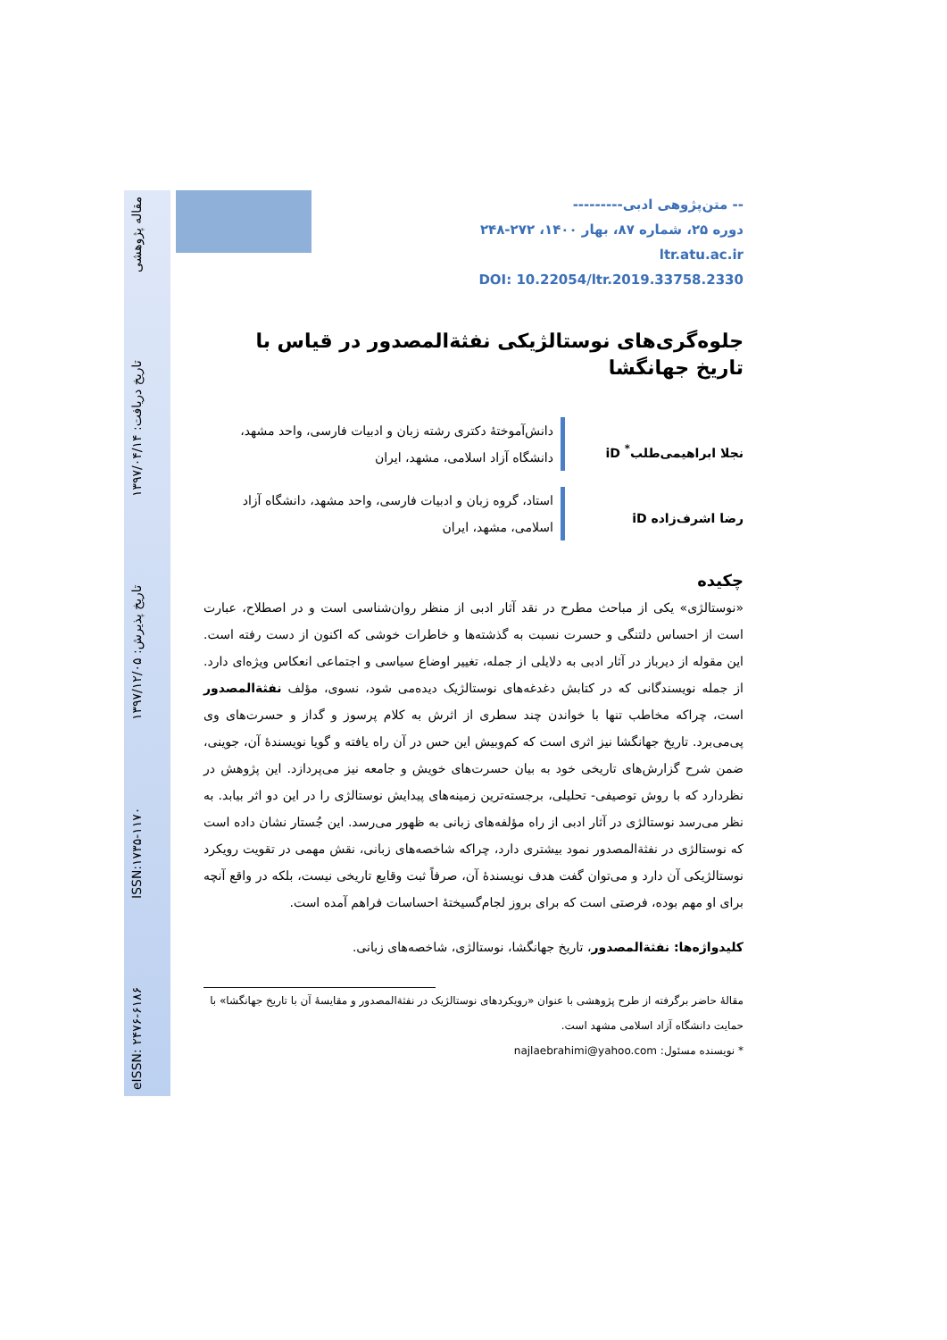مقاله پژوهشی تاریخ دریافت: ۱۳۹۷/۰۴/۱۴ تاریخ پذیرش: ۱۳۹۷/۱۲/۰۵ ISSN:۱۷۳۵-۱۱۷۰ eISSN: ۲۴۷۶-۶۱۸۶
-- متن‌پژوهی ادبی---------
دوره ۲۵، شماره ۸۷، بهار ۱۴۰۰، ۲۷۲-۲۴۸
ltr.atu.ac.ir
DOI: 10.22054/ltr.2019.33758.2330
جلوه‌گری‌های نوستالژیکی نفثةالمصدور در قیاس با تاریخ جهانگشا
نجلا ابراهیمی‌طلب<sup>*</sup> iD
دانش‌آموختهٔ دکتری رشته زبان و ادبیات فارسی، واحد مشهد، دانشگاه آزاد اسلامی، مشهد، ایران
رضا اشرف‌زاده iD
استاد، گروه زبان و ادبیات فارسی، واحد مشهد، دانشگاه آزاد اسلامی، مشهد، ایران
چکیده
«نوستالژی» یکی از مباحث مطرح در نقد آثار ادبی از منظر روان‌شناسی است و در اصطلاح، عبارت است از احساس دلتنگی و حسرت نسبت به گذشته‌ها و خاطرات خوشی که اکنون از دست رفته است. این مقوله از دیرباز در آثار ادبی به دلایلی از جمله، تغییر اوضاع سیاسی و اجتماعی انعکاس ویژه‌ای دارد. از جمله نویسندگانی که در کتابش دغدغه‌های نوستالژیک دیده‌می شود، نسوی، مؤلف نفثةالمصدور است، چراکه مخاطب تنها با خواندن چند سطری از اثرش به کلام پرسوز و گداز و حسرت‌های وی پی‌می‌برد. تاریخ جهانگشا نیز اثری است که کم‌وبیش این حس در آن راه یافته و گویا نویسندهٔ آن، جوینی، ضمن شرح گزارش‌های تاریخی خود به بیان حسرت‌های خویش و جامعه نیز می‌پردازد. این پژوهش در نظردارد که با روش توصیفی- تحلیلی، برجسته‌ترین زمینه‌های پیدایش نوستالژی را در این دو اثر بیابد. به نظر می‌رسد نوستالژی در آثار ادبی از راه مؤلفه‌های زبانی به ظهور می‌رسد. این جُستار نشان داده است که نوستالژی در نفثةالمصدور نمود بیشتری دارد، چراکه شاخصه‌های زبانی، نقش مهمی در تقویت رویکرد نوستالژیکی آن دارد و می‌توان گفت هدف نویسندهٔ آن، صرفاً ثبت وقایع تاریخی نیست، بلکه در واقع آنچه برای او مهم بوده، فرصتی است که برای بروز لجام‌گسیختهٔ احساسات فراهم آمده است.
کلیدواژه‌ها: نفثةالمصدور، تاریخ جهانگشا، نوستالژی، شاخصه‌های زبانی.
مقالهٔ حاضر برگرفته از طرح پژوهشی با عنوان «رویکردهای نوستالژیک در نفثةالمصدور و مقایسهٔ آن با تاریخ جهانگشا» با حمایت دانشگاه آزاد اسلامی مشهد است.
* نویسنده مسئول: najlaebrahimi@yahoo.com